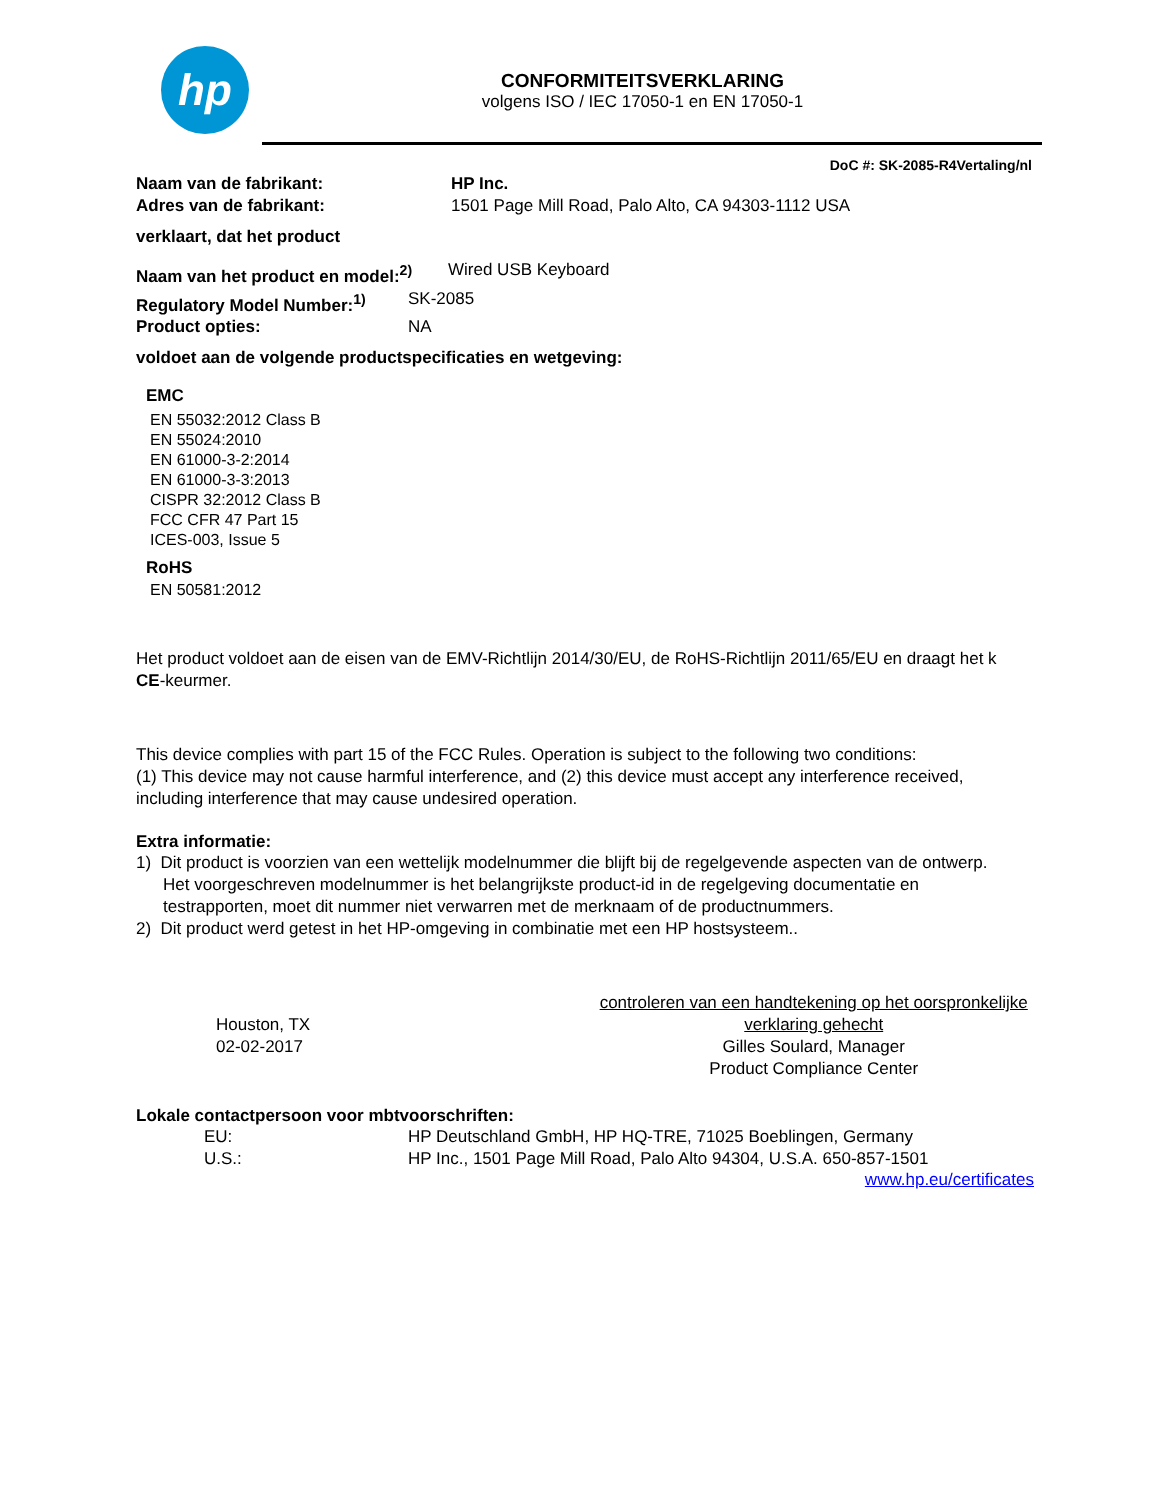hp
CONFORMITEITSVERKLARING
volgens ISO / IEC 17050-1 en EN 17050-1
DoC #: SK-2085-R4Vertaling/nl
Naam van de fabrikant: HP Inc.
Adres van de fabrikant: 1501 Page Mill Road, Palo Alto, CA 94303-1112 USA
verklaart, dat het product
Naam van het product en model:<sup>2)</sup> Wired USB Keyboard
Regulatory Model Number:<sup>1)</sup> SK-2085
Product opties: NA
voldoet aan de volgende productspecificaties en wetgeving:
EMC
EN 55032:2012 Class B
EN 55024:2010
EN 61000-3-2:2014
EN 61000-3-3:2013
CISPR 32:2012 Class B
FCC CFR 47 Part 15
ICES-003, Issue 5
RoHS
EN 50581:2012
Het product voldoet aan de eisen van de EMV-Richtlijn 2014/30/EU, de RoHS-Richtlijn 2011/65/EU en draagt het k
CE-keurmer.
This device complies with part 15 of the FCC Rules. Operation is subject to the following two conditions:
(1) This device may not cause harmful interference, and (2) this device must accept any interference received,
including interference that may cause undesired operation.
Extra informatie:
1) Dit product is voorzien van een wettelijk modelnummer die blijft bij de regelgevende aspecten van de ontwerp.
Het voorgeschreven modelnummer is het belangrijkste product-id in de regelgeving documentatie en
testrapporten, moet dit nummer niet verwarren met de merknaam of de productnummers.
2) Dit product werd getest in het HP-omgeving in combinatie met een HP hostsysteem..
Houston, TX
02-02-2017
controleren van een handtekening op het oorspronkelijke
verklaring gehecht
Gilles Soulard, Manager
Product Compliance Center
Lokale contactpersoon voor mbtvoorschriften:
EU: HP Deutschland GmbH, HP HQ-TRE, 71025 Boeblingen, Germany
U.S.: HP Inc., 1501 Page Mill Road, Palo Alto 94304, U.S.A. 650-857-1501
www.hp.eu/certificates